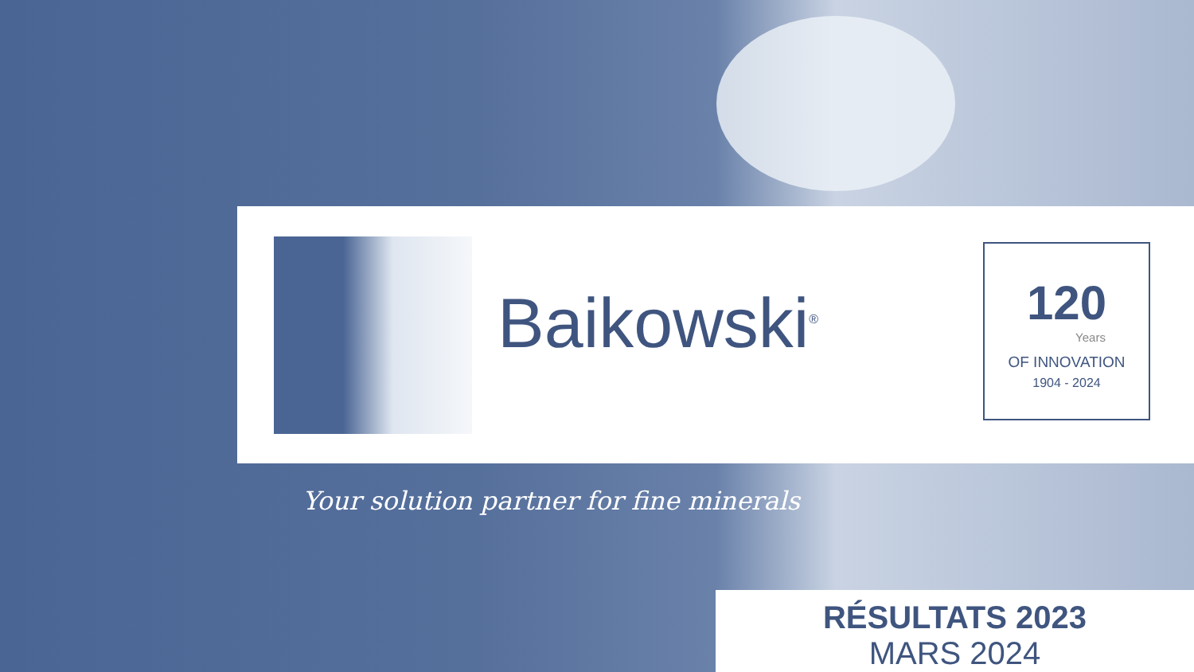Baikowski<sup>®</sup>
120
Years
OF INNOVATION
1904 - 2024
Your solution partner for fine minerals
RÉSULTATS 2023
MARS 2024